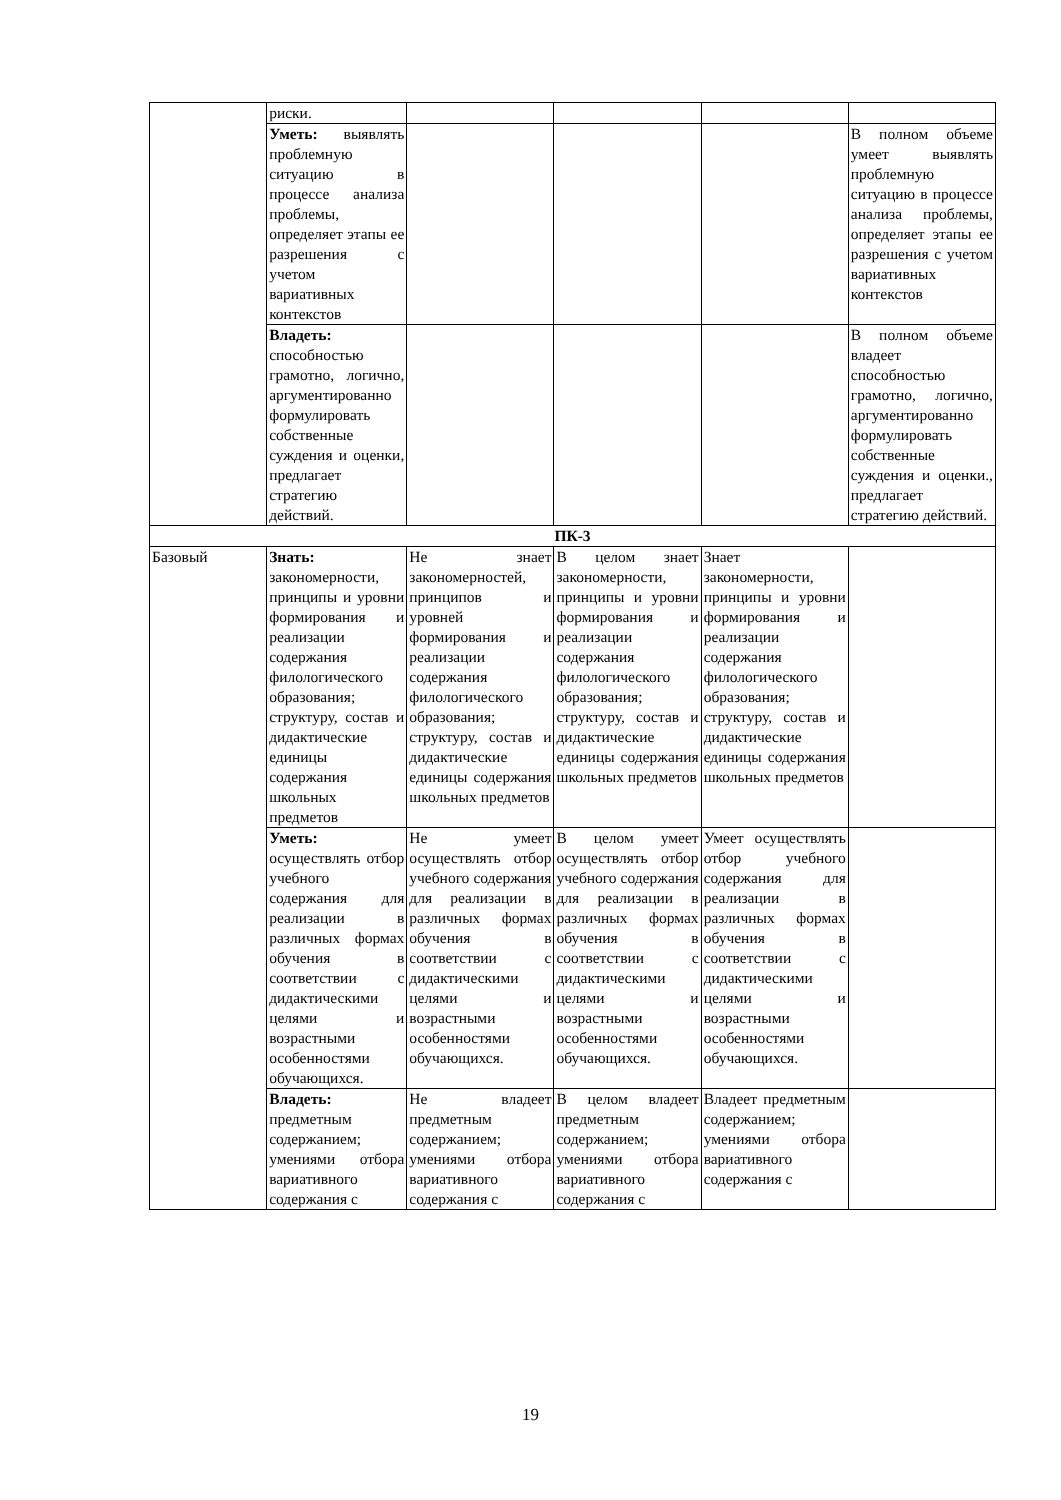| | риски. | | | | |
| | Уметь: выявлять проблемную ситуацию в процессе анализа проблемы, определяет этапы ее разрешения с учетом вариативных контекстов | | | | В полном объеме умеет выявлять проблемную ситуацию в процессе анализа проблемы, определяет этапы ее разрешения с учетом вариативных контекстов |
| | Владеть: способностью грамотно, логично, аргументированно формулировать собственные суждения и оценки, предлагает стратегию действий. | | | | В полном объеме владеет способностью грамотно, логично, аргументированно формулировать собственные суждения и оценки., предлагает стратегию действий. |
| ПК-3 | | | | | |
| Базовый | Знать: закономерности, принципы и уровни формирования и реализации содержания филологического образования; структуру, состав и дидактические единицы содержания школьных предметов | Не знает закономерностей, принципов и уровней формирования и реализации содержания филологического образования; структуру, состав и дидактические единицы содержания школьных предметов | В целом знает закономерности, принципы и уровни формирования и реализации содержания филологического образования; структуру, состав и дидактические единицы содержания школьных предметов | Знает закономерности, принципы и уровни формирования и реализации содержания филологического образования; структуру, состав и дидактические единицы содержания школьных предметов | |
| | Уметь: осуществлять отбор учебного содержания для реализации в различных формах обучения в соответствии с дидактическими целями и возрастными особенностями обучающихся. | Не умеет осуществлять отбор учебного содержания для реализации в различных формах обучения в соответствии с дидактическими целями и возрастными особенностями обучающихся. | В целом умеет осуществлять отбор учебного содержания для реализации в различных формах обучения в соответствии с дидактическими целями и возрастными особенностями обучающихся. | Умеет осуществлять отбор учебного содержания для реализации в различных формах обучения в соответствии с дидактическими целями и возрастными особенностями обучающихся. | |
| | Владеть: предметным содержанием; умениями отбора вариативного содержания с | Не владеет предметным содержанием; умениями отбора вариативного содержания с | В целом владеет предметным содержанием; умениями отбора вариативного содержания с | Владеет предметным содержанием; умениями отбора вариативного содержания с | |
19